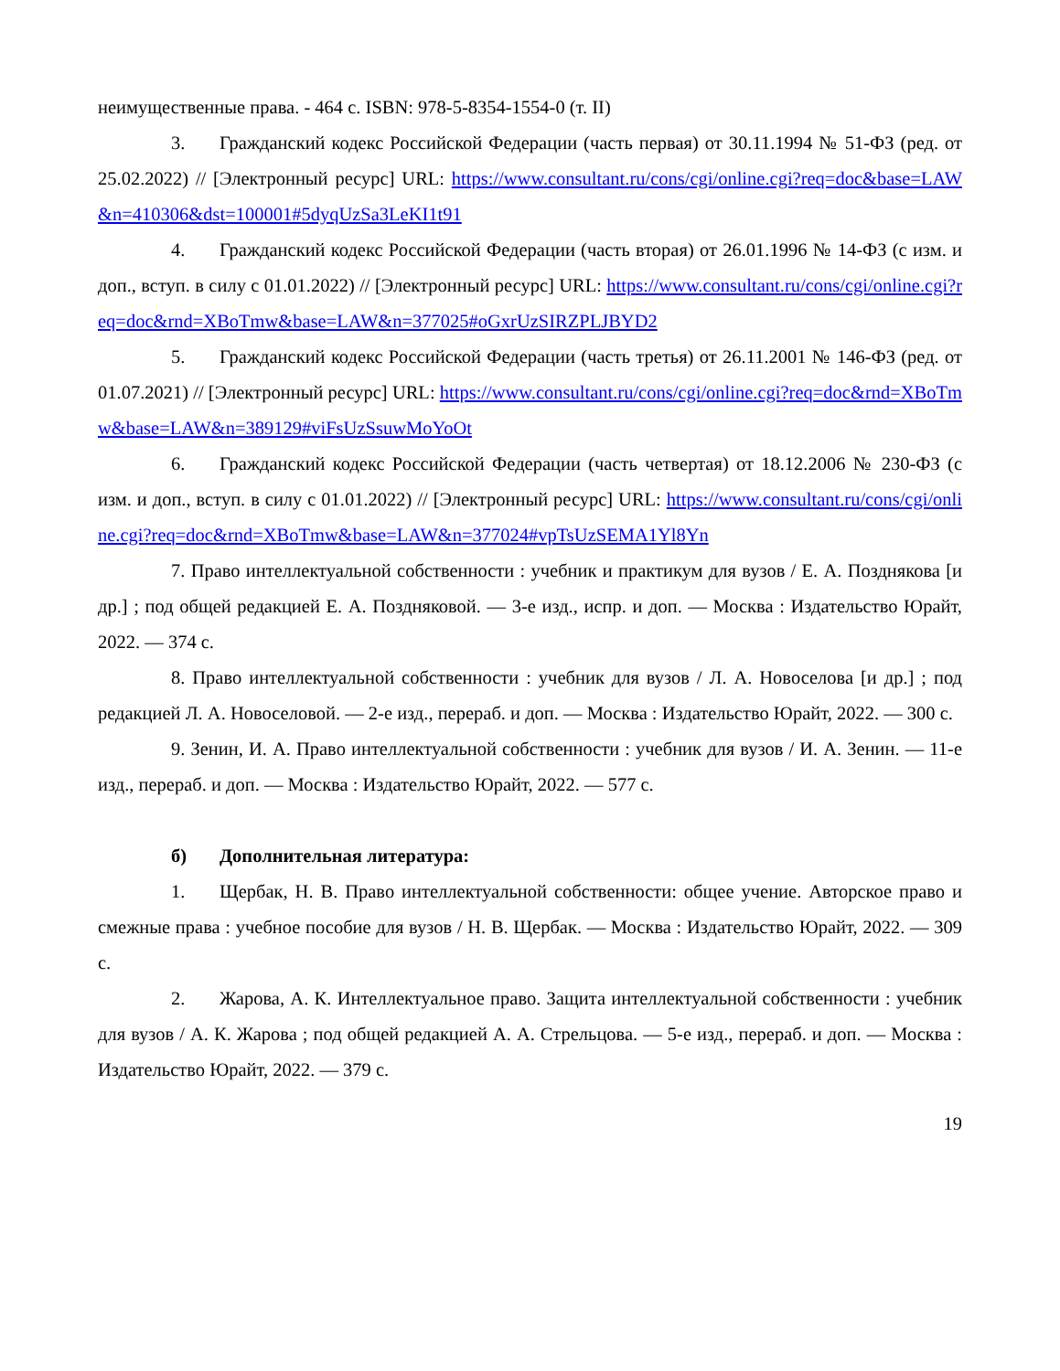неимущественные права. - 464 с. ISBN: 978-5-8354-1554-0 (т. II)
3. Гражданский кодекс Российской Федерации (часть первая) от 30.11.1994 № 51-ФЗ (ред. от 25.02.2022) // [Электронный ресурс] URL: https://www.consultant.ru/cons/cgi/online.cgi?req=doc&base=LAW&n=410306&dst=100001#5dyqUzSa3LeKI1t91
4. Гражданский кодекс Российской Федерации (часть вторая) от 26.01.1996 № 14-ФЗ (с изм. и доп., вступ. в силу с 01.01.2022) // [Электронный ресурс] URL: https://www.consultant.ru/cons/cgi/online.cgi?req=doc&rnd=XBoTmw&base=LAW&n=377025#oGxrUzSIRZPLJBYD2
5. Гражданский кодекс Российской Федерации (часть третья) от 26.11.2001 № 146-ФЗ (ред. от 01.07.2021) // [Электронный ресурс] URL: https://www.consultant.ru/cons/cgi/online.cgi?req=doc&rnd=XBoTmw&base=LAW&n=389129#viFsUzSsuwMoYoOt
6. Гражданский кодекс Российской Федерации (часть четвертая) от 18.12.2006 № 230-ФЗ (с изм. и доп., вступ. в силу с 01.01.2022) // [Электронный ресурс] URL: https://www.consultant.ru/cons/cgi/online.cgi?req=doc&rnd=XBoTmw&base=LAW&n=377024#vpTsUzSEMA1Yl8Yn
7. Право интеллектуальной собственности : учебник и практикум для вузов / Е. А. Позднякова [и др.] ; под общей редакцией Е. А. Поздняковой. — 3-е изд., испр. и доп. — Москва : Издательство Юрайт, 2022. — 374 с.
8. Право интеллектуальной собственности : учебник для вузов / Л. А. Новоселова [и др.] ; под редакцией Л. А. Новоселовой. — 2-е изд., перераб. и доп. — Москва : Издательство Юрайт, 2022. — 300 с.
9. Зенин, И. А. Право интеллектуальной собственности : учебник для вузов / И. А. Зенин. — 11-е изд., перераб. и доп. — Москва : Издательство Юрайт, 2022. — 577 с.
б) Дополнительная литература:
1. Щербак, Н. В. Право интеллектуальной собственности: общее учение. Авторское право и смежные права : учебное пособие для вузов / Н. В. Щербак. — Москва : Издательство Юрайт, 2022. — 309 с.
2. Жарова, А. К. Интеллектуальное право. Защита интеллектуальной собственности : учебник для вузов / А. К. Жарова ; под общей редакцией А. А. Стрельцова. — 5-е изд., перераб. и доп. — Москва : Издательство Юрайт, 2022. — 379 с.
19